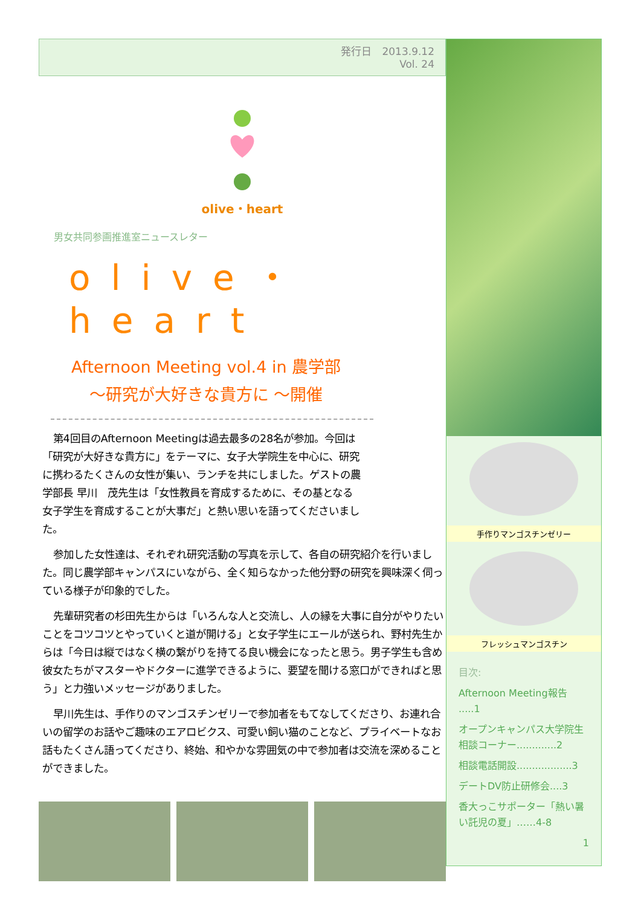発行日　2013.9.12
Vol. 24
olive・heart
男女共同参画推進室ニュースレター
olive・heart
Afternoon Meeting vol.4 in 農学部
～研究が大好きな貴方に ～開催
第4回目のAfternoon Meetingは過去最多の28名が参加。今回は「研究が大好きな貴方に」をテーマに、女子大学院生を中心に、研究に携わるたくさんの女性が集い、ランチを共にしました。ゲストの農学部長 早川　茂先生は「女性教員を育成するために、その基となる女子学生を育成することが大事だ」と熱い思いを語ってくださいました。
参加した女性達は、それぞれ研究活動の写真を示して、各自の研究紹介を行いました。同じ農学部キャンパスにいながら、全く知らなかった他分野の研究を興味深く伺っている様子が印象的でした。
先輩研究者の杉田先生からは「いろんな人と交流し、人の縁を大事に自分がやりたいことをコツコツとやっていくと道が開ける」と女子学生にエールが送られ、野村先生からは「今日は縦ではなく横の繋がりを持てる良い機会になったと思う。男子学生も含め彼女たちがマスターやドクターに進学できるように、要望を聞ける窓口ができればと思う」と力強いメッセージがありました。
早川先生は、手作りのマンゴスチンゼリーで参加者をもてなしてくださり、お連れ合いの留学のお話やご趣味のエアロビクス、可愛い飼い猫のことなど、プライベートなお話もたくさん語ってくださり、終始、和やかな雰囲気の中で参加者は交流を深めることができました。
手作りマンゴスチンゼリー
フレッシュマンゴスチン
目次:
Afternoon Meeting報告 .....1
オープンキャンパス大学院生相談コーナー.............2
相談電話開設..................3
デートDV防止研修会....3
香大っこサポーター「熱い暑い託児の夏」……4-8
1